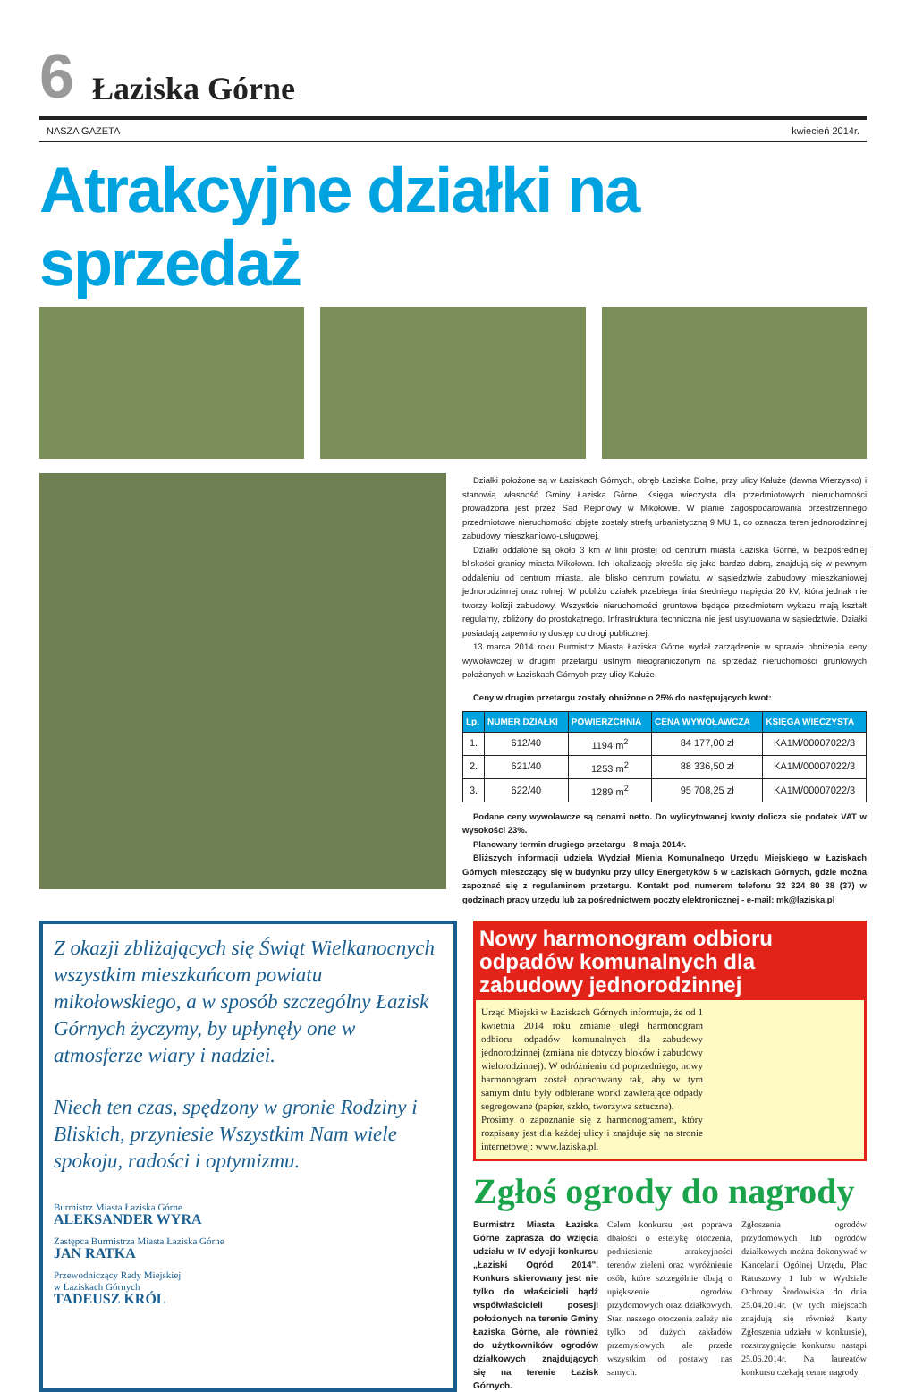6 Łaziska Górne
NASZA GAZETA kwiecień 2014r.
Atrakcyjne działki na sprzedaż
Działki położone są w Łaziskach Górnych, obręb Łaziska Dolne, przy ulicy Kałuże (dawna Wierzysko) i stanowią własność Gminy Łaziska Górne. Księga wieczysta dla przedmiotowych nieruchomości prowadzona jest przez Sąd Rejonowy w Mikołowie. W planie zagospodarowania przestrzennego przedmiotowe nieruchomości objęte zostały strefą urbanistyczną 9 MU 1, co oznacza teren jednorodzinnej zabudowy mieszkaniowo-usługowej.
Działki oddalone są około 3 km w linii prostej od centrum miasta Łaziska Górne, w bezpośredniej bliskości granicy miasta Mikołowa. Ich lokalizację określa się jako bardzo dobrą, znajdują się w pewnym oddaleniu od centrum miasta, ale blisko centrum powiatu, w sąsiedztwie zabudowy mieszkaniowej jednorodzinnej oraz rolnej. W pobliżu działek przebiega linia średniego napięcia 20 kV, która jednak nie tworzy kolizji zabudowy. Wszystkie nieruchomości gruntowe będące przedmiotem wykazu mają kształt regularny, zbliżony do prostokątnego. Infrastruktura techniczna nie jest usytuowana w sąsiedztwie. Działki posiadają zapewniony dostęp do drogi publicznej.
13 marca 2014 roku Burmistrz Miasta Łaziska Górne wydał zarządzenie w sprawie obniżenia ceny wywoławczej w drugim przetargu ustnym nieograniczonym na sprzedaż nieruchomości gruntowych położonych w Łaziskach Górnych przy ulicy Kałuże.
Ceny w drugim przetargu zostały obniżone o 25% do następujących kwot:
| Lp. | NUMER DZIAŁKI | POWIERZCHNIA | CENA WYWOŁAWCZA | KSIĘGA WIECZYSTA |
| --- | --- | --- | --- | --- |
| 1. | 612/40 | 1194 m<sup>2</sup> | 84 177,00 zł | KA1M/00007022/3 |
| 2. | 621/40 | 1253 m<sup>2</sup> | 88 336,50 zł | KA1M/00007022/3 |
| 3. | 622/40 | 1289 m<sup>2</sup> | 95 708,25 zł | KA1M/00007022/3 |
Podane ceny wywoławcze są cenami netto. Do wylicytowanej kwoty dolicza się podatek VAT w wysokości 23%.
Planowany termin drugiego przetargu - 8 maja 2014r.
Bliższych informacji udziela Wydział Mienia Komunalnego Urzędu Miejskiego w Łaziskach Górnych mieszczący się w budynku przy ulicy Energetyków 5 w Łaziskach Górnych, gdzie można zapoznać się z regulaminem przetargu. Kontakt pod numerem telefonu 32 324 80 38 (37) w godzinach pracy urzędu lub za pośrednictwem poczty elektronicznej - e-mail: mk@laziska.pl
Z okazji zbliżających się Świąt Wielkanocnych wszystkim mieszkańcom powiatu mikołowskiego, a w sposób szczególny Łazisk Górnych życzymy, by upłynęły one w atmosferze wiary i nadziei.
Niech ten czas, spędzony w gronie Rodziny i Bliskich, przyniesie Wszystkim Nam wiele spokoju, radości i optymizmu.
Burmistrz Miasta Łaziska Górne
ALEKSANDER WYRA
Zastępca Burmistrza Miasta Łaziska Górne
JAN RATKA
Przewodniczący Rady Miejskiej
w Łaziskach Górnych
TADEUSZ KRÓL
Nowy harmonogram odbioru odpadów komunalnych dla zabudowy jednorodzinnej
Urząd Miejski w Łaziskach Górnych informuje, że od 1 kwietnia 2014 roku zmianie uległ harmonogram odbioru odpadów komunalnych dla zabudowy jednorodzinnej (zmiana nie dotyczy bloków i zabudowy wielorodzinnej). W odróżnieniu od poprzedniego, nowy harmonogram został opracowany tak, aby w tym samym dniu były odbierane worki zawierające odpady segregowane (papier, szkło, tworzywa sztuczne).
Prosimy o zapoznanie się z harmonogramem, który rozpisany jest dla każdej ulicy i znajduje się na stronie internetowej: www.laziska.pl.
Zgłoś ogrody do nagrody
Burmistrz Miasta Łaziska Górne zaprasza do wzięcia udziału w IV edycji konkursu „Łaziski Ogród 2014". Konkurs skierowany jest nie tylko do właścicieli bądź współwłaścicieli posesji położonych na terenie Gminy Łaziska Górne, ale również do użytkowników ogrodów działkowych znajdujących się na terenie Łazisk Górnych.
Celem konkursu jest poprawa dbałości o estetykę otoczenia, podniesienie atrakcyjności terenów zieleni oraz wyróżnienie osób, które szczególnie dbają o upiększenie ogrodów przydomowych oraz działkowych. Stan naszego otoczenia zależy nie tylko od dużych zakładów przemysłowych, ale przede wszystkim od postawy nas samych.
Zgłoszenia ogrodów przydomowych lub ogrodów działkowych można dokonywać w Kancelarii Ogólnej Urzędu, Plac Ratuszowy 1 lub w Wydziale Ochrony Środowiska do dnia 25.04.2014r. (w tych miejscach znajdują się również Karty Zgłoszenia udziału w konkursie), rozstrzygnięcie konkursu nastąpi 25.06.2014r. Na laureatów konkursu czekają cenne nagrody.